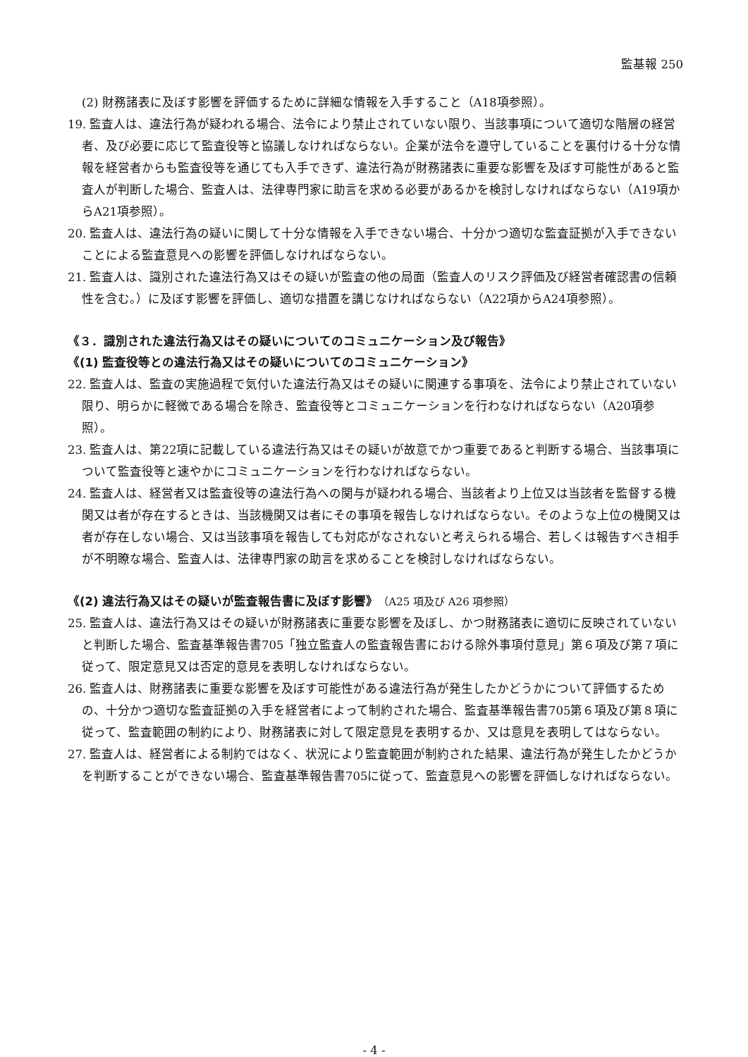監基報 250
(2) 財務諸表に及ぼす影響を評価するために詳細な情報を入手すること（A18項参照）。
19. 監査人は、違法行為が疑われる場合、法令により禁止されていない限り、当該事項について適切な階層の経営者、及び必要に応じて監査役等と協議しなければならない。企業が法令を遵守していることを裏付ける十分な情報を経営者からも監査役等を通じても入手できず、違法行為が財務諸表に重要な影響を及ぼす可能性があると監査人が判断した場合、監査人は、法律専門家に助言を求める必要があるかを検討しなければならない（A19項からA21項参照）。
20. 監査人は、違法行為の疑いに関して十分な情報を入手できない場合、十分かつ適切な監査証拠が入手できないことによる監査意見への影響を評価しなければならない。
21. 監査人は、識別された違法行為又はその疑いが監査の他の局面（監査人のリスク評価及び経営者確認書の信頼性を含む。）に及ぼす影響を評価し、適切な措置を講じなければならない（A22項からA24項参照）。
《３．識別された違法行為又はその疑いについてのコミュニケーション及び報告》
《(1) 監査役等との違法行為又はその疑いについてのコミュニケーション》
22. 監査人は、監査の実施過程で気付いた違法行為又はその疑いに関連する事項を、法令により禁止されていない限り、明らかに軽微である場合を除き、監査役等とコミュニケーションを行わなければならない（A20項参照）。
23. 監査人は、第22項に記載している違法行為又はその疑いが故意でかつ重要であると判断する場合、当該事項について監査役等と速やかにコミュニケーションを行わなければならない。
24. 監査人は、経営者又は監査役等の違法行為への関与が疑われる場合、当該者より上位又は当該者を監督する機関又は者が存在するときは、当該機関又は者にその事項を報告しなければならない。そのような上位の機関又は者が存在しない場合、又は当該事項を報告しても対応がなされないと考えられる場合、若しくは報告すべき相手が不明瞭な場合、監査人は、法律専門家の助言を求めることを検討しなければならない。
《(2) 違法行為又はその疑いが監査報告書に及ぼす影響》（A25 項及び A26 項参照）
25. 監査人は、違法行為又はその疑いが財務諸表に重要な影響を及ぼし、かつ財務諸表に適切に反映されていないと判断した場合、監査基準報告書705「独立監査人の監査報告書における除外事項付意見」第６項及び第７項に従って、限定意見又は否定的意見を表明しなければならない。
26. 監査人は、財務諸表に重要な影響を及ぼす可能性がある違法行為が発生したかどうかについて評価するための、十分かつ適切な監査証拠の入手を経営者によって制約された場合、監査基準報告書705第６項及び第８項に従って、監査範囲の制約により、財務諸表に対して限定意見を表明するか、又は意見を表明してはならない。
27. 監査人は、経営者による制約ではなく、状況により監査範囲が制約された結果、違法行為が発生したかどうかを判断することができない場合、監査基準報告書705に従って、監査意見への影響を評価しなければならない。
- 4 -